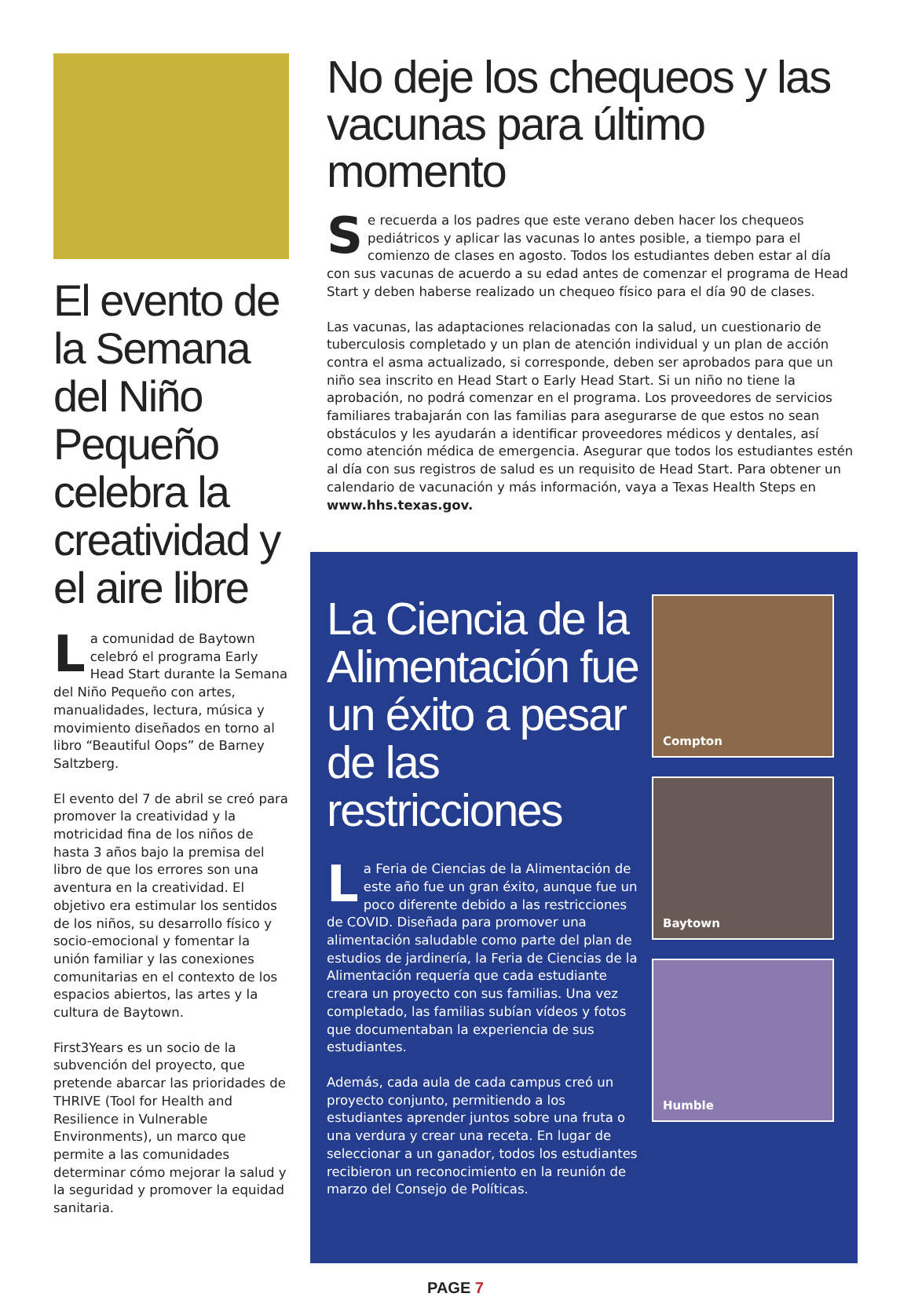El evento de la Semana del Niño Pequeño celebra la creatividad y el aire libre
La comunidad de Baytown celebró el programa Early Head Start durante la Semana del Niño Pequeño con artes, manualidades, lectura, música y movimiento diseñados en torno al libro “Beautiful Oops” de Barney Saltzberg.
El evento del 7 de abril se creó para promover la creatividad y la motricidad fina de los niños de hasta 3 años bajo la premisa del libro de que los errores son una aventura en la creatividad. El objetivo era estimular los sentidos de los niños, su desarrollo físico y socio-emocional y fomentar la unión familiar y las conexiones comunitarias en el contexto de los espacios abiertos, las artes y la cultura de Baytown.
First3Years es un socio de la subvención del proyecto, que pretende abarcar las prioridades de THRIVE (Tool for Health and Resilience in Vulnerable Environments), un marco que permite a las comunidades determinar cómo mejorar la salud y la seguridad y promover la equidad sanitaria.
No deje los chequeos y las vacunas para último momento
Se recuerda a los padres que este verano deben hacer los chequeos pediátricos y aplicar las vacunas lo antes posible, a tiempo para el comienzo de clases en agosto. Todos los estudiantes deben estar al día con sus vacunas de acuerdo a su edad antes de comenzar el programa de Head Start y deben haberse realizado un chequeo físico para el día 90 de clases.
Las vacunas, las adaptaciones relacionadas con la salud, un cuestionario de tuberculosis completado y un plan de atención individual y un plan de acción contra el asma actualizado, si corresponde, deben ser aprobados para que un niño sea inscrito en Head Start o Early Head Start. Si un niño no tiene la aprobación, no podrá comenzar en el programa. Los proveedores de servicios familiares trabajarán con las familias para asegurarse de que estos no sean obstáculos y les ayudarán a identificar proveedores médicos y dentales, así como atención médica de emergencia. Asegurar que todos los estudiantes estén al día con sus registros de salud es un requisito de Head Start. Para obtener un calendario de vacunación y más información, vaya a Texas Health Steps en www.hhs.texas.gov.
La Ciencia de la Alimentación fue un éxito a pesar de las restricciones
La Feria de Ciencias de la Alimentación de este año fue un gran éxito, aunque fue un poco diferente debido a las restricciones de COVID. Diseñada para promover una alimentación saludable como parte del plan de estudios de jardinería, la Feria de Ciencias de la Alimentación requería que cada estudiante creara un proyecto con sus familias. Una vez completado, las familias subían vídeos y fotos que documentaban la experiencia de sus estudiantes.
Además, cada aula de cada campus creó un proyecto conjunto, permitiendo a los estudiantes aprender juntos sobre una fruta o una verdura y crear una receta. En lugar de seleccionar a un ganador, todos los estudiantes recibieron un reconocimiento en la reunión de marzo del Consejo de Políticas.
Compton
Baytown
Humble
PAGE 7